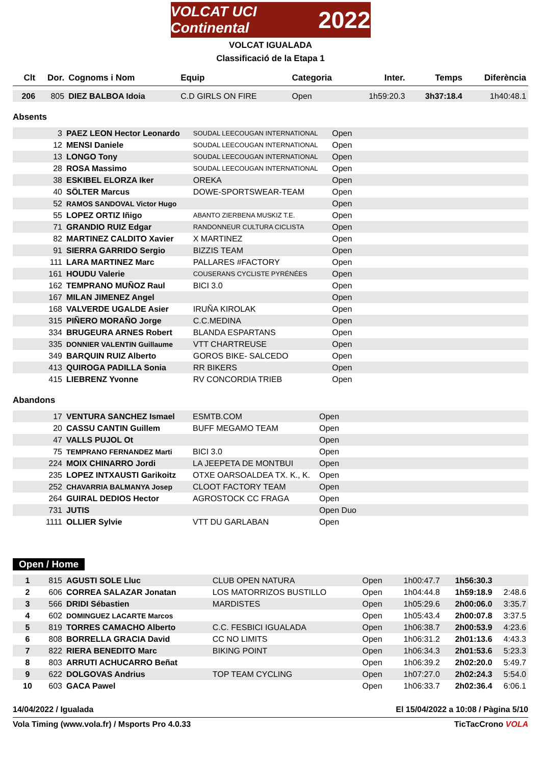VOLCAT UCI Continental 2022
VOLCAT IGUALADA
Classificació de la Etapa 1
| Clt | Dor. | Cognoms i Nom | Equip | Categoria | Inter. | Temps | Diferència |
| --- | --- | --- | --- | --- | --- | --- | --- |
| 206 | 805 | DIEZ BALBOA Idoia | C.D GIRLS ON FIRE | Open | 1h59:20.3 | 3h37:18.4 | 1h40:48.1 |
Absents
| | 3 | PAEZ LEON Hector Leonardo | SOUDAL LEECOUGAN INTERNATIONAL | Open | |
| | 12 | MENSI Daniele | SOUDAL LEECOUGAN INTERNATIONAL | Open | |
| | 13 | LONGO Tony | SOUDAL LEECOUGAN INTERNATIONAL | Open | |
| | 28 | ROSA Massimo | SOUDAL LEECOUGAN INTERNATIONAL | Open | |
| | 38 | ESKIBEL ELORZA Iker | OREKA | Open | |
| | 40 | SÖLTER Marcus | DOWE-SPORTSWEAR-TEAM | Open | |
| | 52 | RAMOS SANDOVAL Victor Hugo | | Open | |
| | 55 | LOPEZ ORTIZ Iñigo | ABANTO ZIERBENA MUSKIZ T.E. | Open | |
| | 71 | GRANDIO RUIZ Edgar | RANDONNEUR CULTURA CICLISTA | Open | |
| | 82 | MARTINEZ CALDITO Xavier | X MARTINEZ | Open | |
| | 91 | SIERRA GARRIDO Sergio | BIZZIS TEAM | Open | |
| | 111 | LARA MARTINEZ Marc | PALLARES #FACTORY | Open | |
| | 161 | HOUDU Valerie | COUSERANS CYCLISTE PYRÉNÉES | Open | |
| | 162 | TEMPRANO MUÑOZ Raul | BICI 3.0 | Open | |
| | 167 | MILAN JIMENEZ Angel | | Open | |
| | 168 | VALVERDE UGALDE Asier | IRUÑA KIROLAK | Open | |
| | 315 | PIÑERO MORAÑO Jorge | C.C.MEDINA | Open | |
| | 334 | BRUGEURA ARNES Robert | BLANDA ESPARTANS | Open | |
| | 335 | DONNIER VALENTIN Guillaume | VTT CHARTREUSE | Open | |
| | 349 | BARQUIN RUIZ Alberto | GOROS BIKE- SALCEDO | Open | |
| | 413 | QUIROGA PADILLA Sonia | RR BIKERS | Open | |
| | 415 | LIEBRENZ Yvonne | RV CONCORDIA TRIEB | Open | |
Abandons
| | 17 | VENTURA SANCHEZ Ismael | ESMTB.COM | Open |
| | 20 | CASSU CANTIN Guillem | BUFF MEGAMO TEAM | Open |
| | 47 | VALLS PUJOL Ot | | Open |
| | 75 | TEMPRANO FERNANDEZ Marti | BICI 3.0 | Open |
| | 224 | MOIX CHINARRO Jordi | LA JEEPETA DE MONTBUI | Open |
| | 235 | LOPEZ INTXAUSTI Garikoitz | OTXE OARSOALDEA TX. K., K. | Open |
| | 252 | CHAVARRIA BALMANYA Josep | CLOOT FACTORY TEAM | Open |
| | 264 | GUIRAL DEDIOS Hector | AGROSTOCK CC FRAGA | Open |
| | 731 | JUTIS | | Open Duo |
| | 1111 | OLLIER Sylvie | VTT DU GARLABAN | Open |
Open / Home
| 1 | 815 | AGUSTI SOLE Lluc | CLUB OPEN NATURA | Open | 1h00:47.7 | 1h56:30.3 | |
| 2 | 606 | CORREA SALAZAR Jonatan | LOS MATORRIZOS BUSTILLO | Open | 1h04:44.8 | 1h59:18.9 | 2:48.6 |
| 3 | 566 | DRIDI Sébastien | MARDISTES | Open | 1h05:29.6 | 2h00:06.0 | 3:35.7 |
| 4 | 602 | DOMINGUEZ LACARTE Marcos | | Open | 1h05:43.4 | 2h00:07.8 | 3:37.5 |
| 5 | 819 | TORRES CAMACHO Alberto | C.C. FESBICI IGUALADA | Open | 1h06:38.7 | 2h00:53.9 | 4:23.6 |
| 6 | 808 | BORRELLA GRACIA David | CC NO LIMITS | Open | 1h06:31.2 | 2h01:13.6 | 4:43.3 |
| 7 | 822 | RIERA BENEDITO Marc | BIKING POINT | Open | 1h06:34.3 | 2h01:53.6 | 5:23.3 |
| 8 | 803 | ARRUTI ACHUCARRO Beñat | | Open | 1h06:39.2 | 2h02:20.0 | 5:49.7 |
| 9 | 622 | DOLGOVAS Andrius | TOP TEAM CYCLING | Open | 1h07:27.0 | 2h02:24.3 | 5:54.0 |
| 10 | 603 | GACA Pawel | | Open | 1h06:33.7 | 2h02:36.4 | 6:06.1 |
14/04/2022 / Igualada El 15/04/2022 a 10:08 / Pàgina 5/10
Vola Timing (www.vola.fr) / Msports Pro 4.0.33 TicTacCrono VOLA